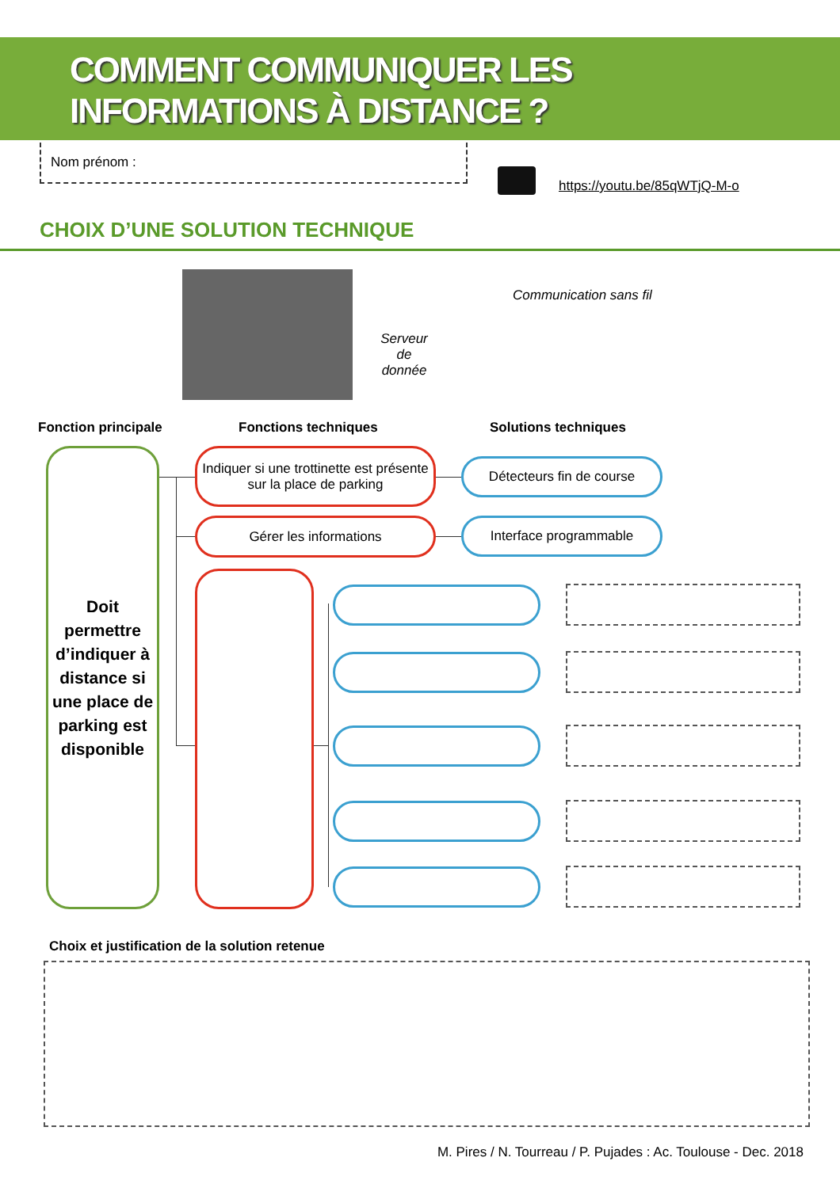COMMENT COMMUNIQUER LES
INFORMATIONS À DISTANCE ?
Nom prénom :
https://youtu.be/85qWTjQ-M-o
CHOIX D’UNE SOLUTION TECHNIQUE
Serveur de donnée
Communication sans fil
Fonction principale Fonctions techniques Solutions techniques
Doit permettre d’indiquer à distance si une place de parking est disponible
Indiquer si une trottinette est présente sur la place de parking
Gérer les informations
Détecteurs fin de course
Interface programmable
Choix et justification de la solution retenue
M. Pires / N. Tourreau / P. Pujades : Ac. Toulouse - Dec. 2018